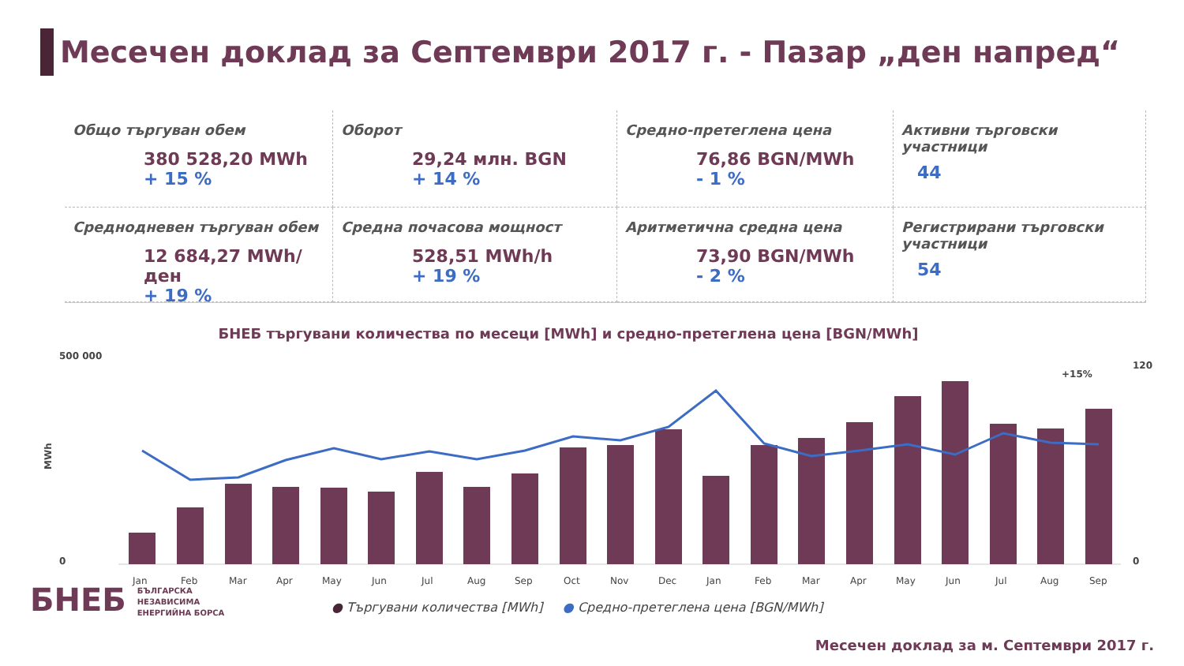Месечен доклад за Септември 2017 г. - Пазар „ден напред“
Общо търгуван обем
380 528,20 MWh
+ 15 %
Оборот
29,24 млн. BGN
+ 14 %
Средно-претеглена цена
76,86 BGN/MWh
- 1 %
Активни търговски участници
44
Среднодневен търгуван обем
12 684,27 MWh/ден
+ 19 %
Средна почасова мощност
528,51 MWh/h
+ 19 %
Аритметична средна цена
73,90 BGN/MWh
- 2 %
Регистрирани търговски участници
54
БНЕБ търгувани количества по месеци [MWh] и средно-претеглена цена [BGN/MWh]
500 000
0
MWh
120
0
+15%
Jan
Feb
Mar
Apr
May
Jun
Jul
Aug
Sep
Oct
Nov
Dec
Jan
Feb
Mar
Apr
May
Jun
Jul
Aug
Sep
● Търгувани количества [MWh] ● Средно-претеглена цена [BGN/MWh]
БНЕБ БЪЛГАРСКА
НЕЗАВИСИМА
ЕНЕРГИЙНА БОРСА
Месечен доклад за м. Септември 2017 г.